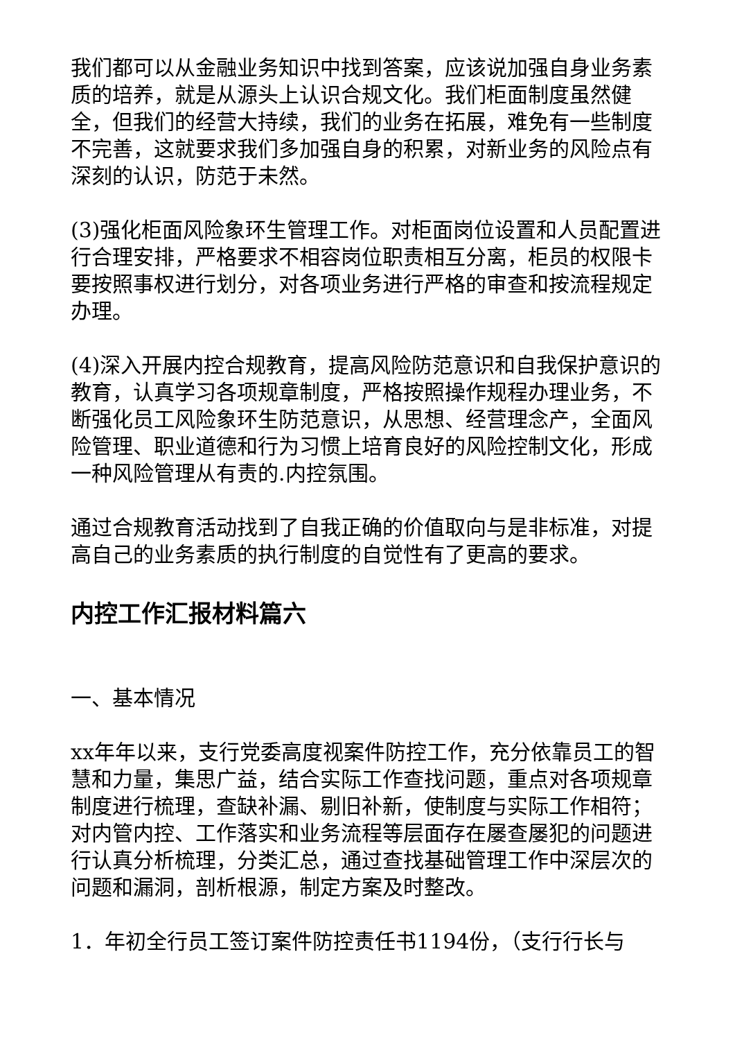我们都可以从金融业务知识中找到答案，应该说加强自身业务素质的培养，就是从源头上认识合规文化。我们柜面制度虽然健全，但我们的经营大持续，我们的业务在拓展，难免有一些制度不完善，这就要求我们多加强自身的积累，对新业务的风险点有深刻的认识，防范于未然。
(3)强化柜面风险象环生管理工作。对柜面岗位设置和人员配置进行合理安排，严格要求不相容岗位职责相互分离，柜员的权限卡要按照事权进行划分，对各项业务进行严格的审查和按流程规定办理。
(4)深入开展内控合规教育，提高风险防范意识和自我保护意识的教育，认真学习各项规章制度，严格按照操作规程办理业务，不断强化员工风险象环生防范意识，从思想、经营理念产，全面风险管理、职业道德和行为习惯上培育良好的风险控制文化，形成一种风险管理从有责的.内控氛围。
通过合规教育活动找到了自我正确的价值取向与是非标准，对提高自己的业务素质的执行制度的自觉性有了更高的要求。
内控工作汇报材料篇六
一、基本情况
xx年年以来，支行党委高度视案件防控工作，充分依靠员工的智慧和力量，集思广益，结合实际工作查找问题，重点对各项规章制度进行梳理，查缺补漏、剔旧补新，使制度与实际工作相符；对内管内控、工作落实和业务流程等层面存在屡查屡犯的问题进行认真分析梳理，分类汇总，通过查找基础管理工作中深层次的问题和漏洞，剖析根源，制定方案及时整改。
1．年初全行员工签订案件防控责任书1194份，（支行行长与